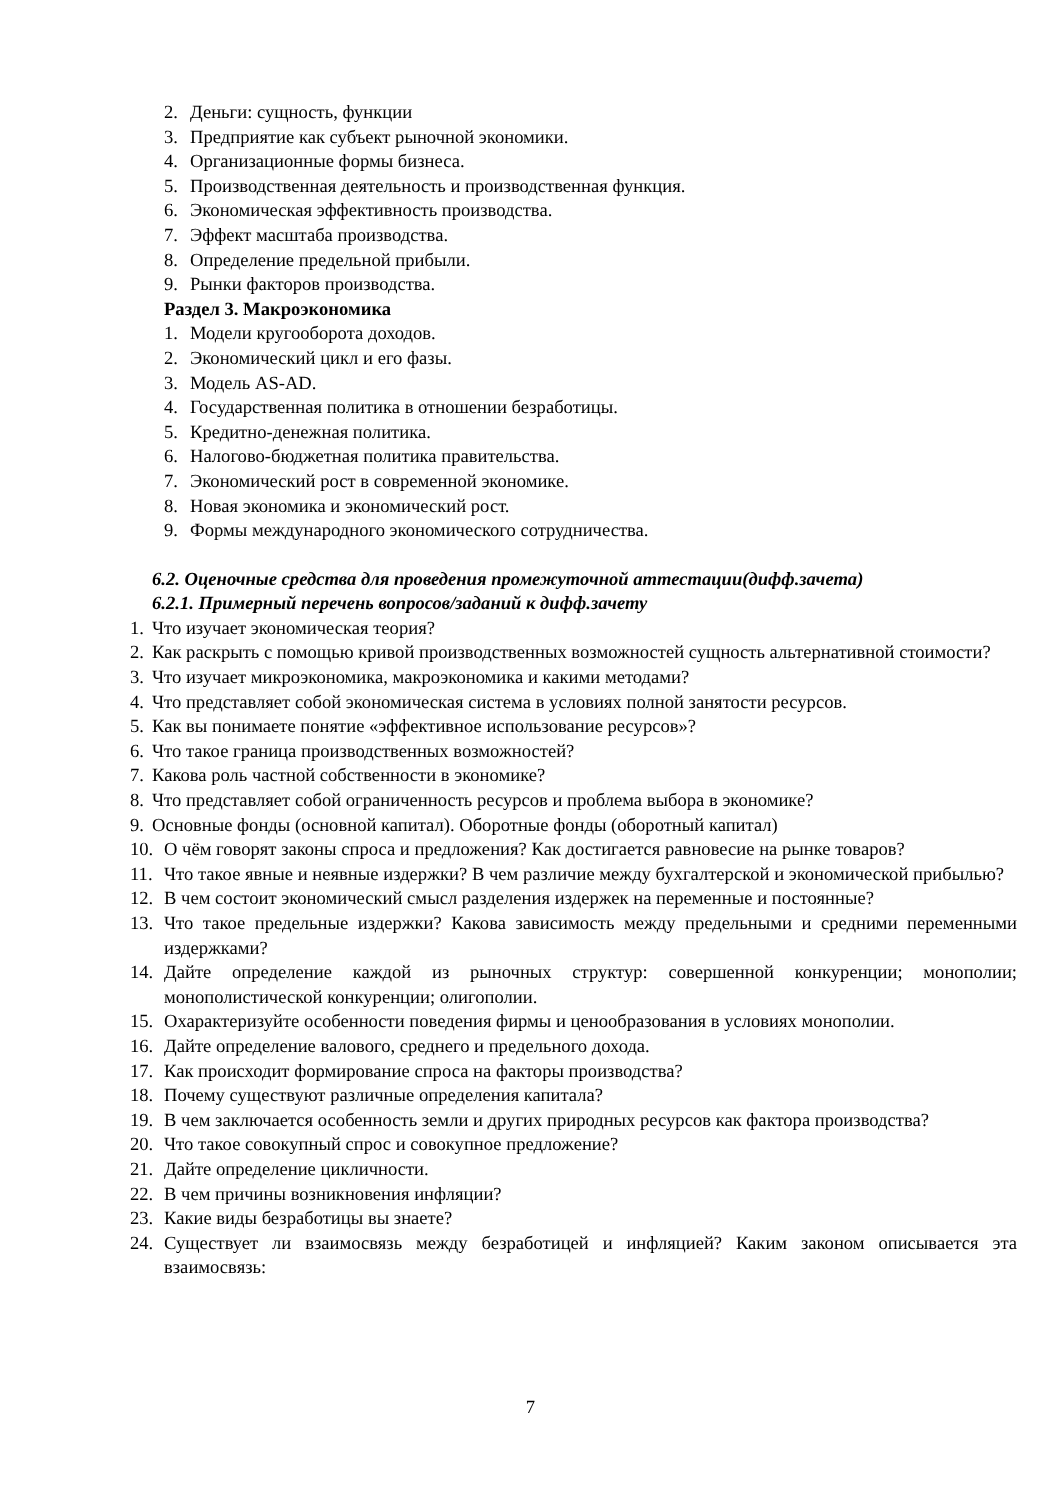2. Деньги: сущность, функции
3. Предприятие как субъект рыночной экономики.
4. Организационные формы бизнеса.
5. Производственная деятельность и производственная функция.
6. Экономическая эффективность производства.
7. Эффект масштаба производства.
8. Определение предельной прибыли.
9. Рынки факторов производства.
Раздел 3. Макроэкономика
1. Модели кругооборота доходов.
2. Экономический цикл и его фазы.
3. Модель AS-AD.
4. Государственная политика в отношении безработицы.
5. Кредитно-денежная политика.
6. Налогово-бюджетная политика правительства.
7. Экономический рост в современной экономике.
8. Новая экономика и экономический рост.
9. Формы международного экономического сотрудничества.
6.2. Оценочные средства для проведения промежуточной аттестации(дифф.зачета)
6.2.1. Примерный перечень вопросов/заданий к дифф.зачету
1. Что изучает экономическая теория?
2. Как раскрыть с помощью кривой производственных возможностей сущность альтернативной стоимости?
3. Что изучает микроэкономика, макроэкономика и какими методами?
4. Что представляет собой экономическая система в условиях полной занятости ресурсов.
5. Как вы понимаете понятие «эффективное использование ресурсов»?
6. Что такое граница производственных возможностей?
7. Какова роль частной собственности в экономике?
8. Что представляет собой ограниченность ресурсов и проблема выбора в экономике?
9. Основные фонды (основной капитал). Оборотные фонды (оборотный капитал)
10. О чём говорят законы спроса и предложения? Как достигается равновесие на рынке товаров?
11. Что такое явные и неявные издержки? В чем различие между бухгалтерской и экономической прибылью?
12. В чем состоит экономический смысл разделения издержек на переменные и постоянные?
13. Что такое предельные издержки? Какова зависимость между предельными и средними переменными издержками?
14. Дайте определение каждой из рыночных структур: совершенной конкуренции; монополии; монополистической конкуренции; олигополии.
15. Охарактеризуйте особенности поведения фирмы и ценообразования в условиях монополии.
16. Дайте определение валового, среднего и предельного дохода.
17. Как происходит формирование спроса на факторы производства?
18. Почему существуют различные определения капитала?
19. В чем заключается особенность земли и других природных ресурсов как фактора производства?
20. Что такое совокупный спрос и совокупное предложение?
21. Дайте определение цикличности.
22. В чем причины возникновения инфляции?
23. Какие виды безработицы вы знаете?
24. Существует ли взаимосвязь между безработицей и инфляцией? Каким законом описывается эта взаимосвязь:
7